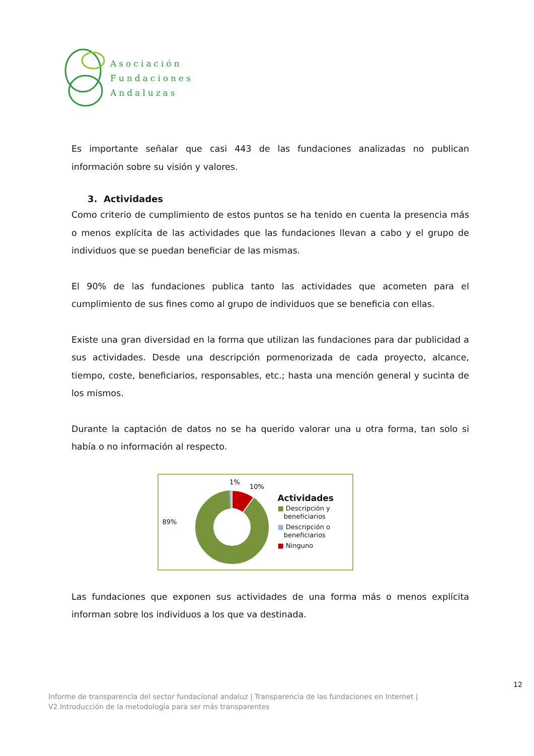Asociación
Fundaciones
Andaluzas
Es importante señalar que casi 443 de las fundaciones analizadas no publican información sobre su visión y valores.
3. Actividades
Como criterio de cumplimiento de estos puntos se ha tenido en cuenta la presencia más o menos explícita de las actividades que las fundaciones llevan a cabo y el grupo de individuos que se puedan beneficiar de las mismas.
El 90% de las fundaciones publica tanto las actividades que acometen para el cumplimiento de sus fines como al grupo de individuos que se beneficia con ellas.
Existe una gran diversidad en la forma que utilizan las fundaciones para dar publicidad a sus actividades. Desde una descripción pormenorizada de cada proyecto, alcance, tiempo, coste, beneficiarios, responsables, etc.; hasta una mención general y sucinta de los mismos.
Durante la captación de datos no se ha querido valorar una u otra forma, tan solo si había o no información al respecto.
89%
1%
10%
Actividades
■ Descripción y
beneficiarios
■ Descripción o
beneficiarios
■ Ninguno
Las fundaciones que exponen sus actividades de una forma más o menos explícita informan sobre los individuos a los que va destinada.
12
Informe de transparencia del sector fundacional andaluz | Transparencia de las fundaciones en Internet |
V2.Introducción de la metodología para ser más transparentes